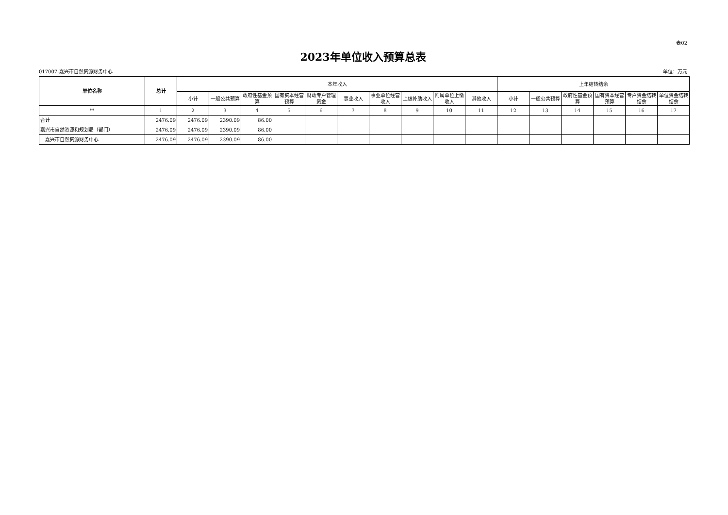表02
2023年单位收入预算总表
017007-嘉兴市自然资源财务中心 单位：万元
| 单位名称 | 总计 | 本年收入 | | | | | | | | | | 上年结转结余 | | | | | |
| --- | --- | --- | --- | --- | --- | --- | --- | --- | --- | --- | --- | --- | --- | --- | --- | --- | --- |
| | | 小计 | 一般公共预算 | 政府性基金预算 | 国有资本经营预算 | 财政专户管理资金 | 事业收入 | 事业单位经营收入 | 上级补助收入 | 附属单位上缴收入 | 其他收入 | 小计 | 一般公共预算 | 政府性基金预算 | 国有资本经营预算 | 专户资金结转结余 | 单位资金结转结余 |
| ** | 1 | 2 | 3 | 4 | 5 | 6 | 7 | 8 | 9 | 10 | 11 | 12 | 13 | 14 | 15 | 16 | 17 |
| 合计 | 2476.09 | 2476.09 | 2390.09 | 86.00 | | | | | | | | | | | | | |
| 嘉兴市自然资源和规划局（部门） | 2476.09 | 2476.09 | 2390.09 | 86.00 | | | | | | | | | | | | | |
| 嘉兴市自然资源财务中心 | 2476.09 | 2476.09 | 2390.09 | 86.00 | | | | | | | | | | | | | |